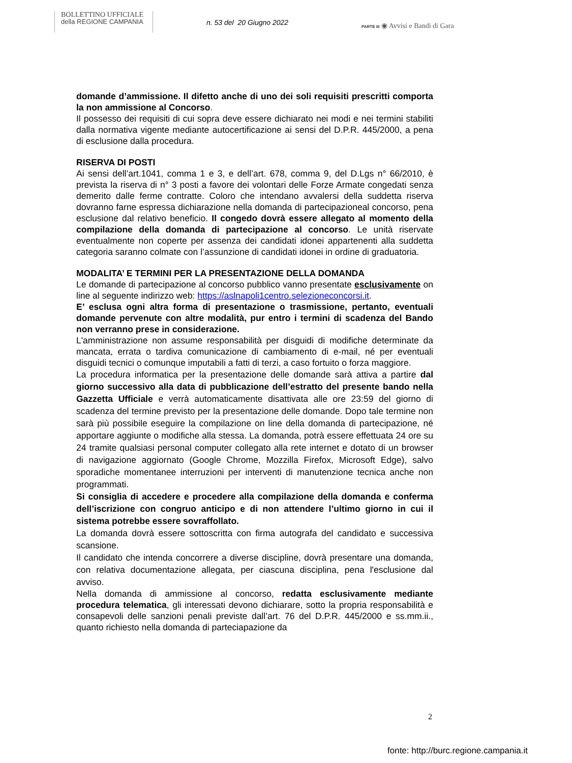BOLLETTINO UFFICIALE
della REGIONE CAMPANIA
n. 53 del 20 Giugno 2022
PARTE III ◉ Avvisi e Bandi di Gara
domande d’ammissione. Il difetto anche di uno dei soli requisiti prescritti comporta la non ammissione al Concorso.
Il possesso dei requisiti di cui sopra deve essere dichiarato nei modi e nei termini stabiliti dalla normativa vigente mediante autocertificazione ai sensi del D.P.R. 445/2000, a pena di esclusione dalla procedura.
RISERVA DI POSTI
Ai sensi dell’art.1041, comma 1 e 3, e dell’art. 678, comma 9, del D.Lgs n° 66/2010, è prevista la riserva di n° 3 posti a favore dei volontari delle Forze Armate congedati senza demerito dalle ferme contratte. Coloro che intendano avvalersi della suddetta riserva dovranno farne espressa dichiarazione nella domanda di partecipazioneal concorso, pena esclusione dal relativo beneficio. Il congedo dovrà essere allegato al momento della compilazione della domanda di partecipazione al concorso. Le unità riservate eventualmente non coperte per assenza dei candidati idonei appartenenti alla suddetta categoria saranno colmate con l’assunzione di candidati idonei in ordine di graduatoria.
MODALITA’ E TERMINI PER LA PRESENTAZIONE DELLA DOMANDA
Le domande di partecipazione al concorso pubblico vanno presentate esclusivamente on line al seguente indirizzo web: https://aslnapoli1centro.selezioneconcorsi.it.
E’ esclusa ogni altra forma di presentazione o trasmissione, pertanto, eventuali domande pervenute con altre modalità, pur entro i termini di scadenza del Bando non verranno prese in considerazione.
L'amministrazione non assume responsabilità per disguidi di modifiche determinate da mancata, errata o tardiva comunicazione di cambiamento di e-mail, né per eventuali disguidi tecnici o comunque imputabili a fatti di terzi, a caso fortuito o forza maggiore.
La procedura informatica per la presentazione delle domande sarà attiva a partire dal giorno successivo alla data di pubblicazione dell’estratto del presente bando nella Gazzetta Ufficiale e verrà automaticamente disattivata alle ore 23:59 del giorno di scadenza del termine previsto per la presentazione delle domande. Dopo tale termine non sarà più possibile eseguire la compilazione on line della domanda di partecipazione, né apportare aggiunte o modifiche alla stessa. La domanda, potrà essere effettuata 24 ore su 24 tramite qualsiasi personal computer collegato alla rete internet e dotato di un browser di navigazione aggiornato (Google Chrome, Mozzilla Firefox, Microsoft Edge), salvo sporadiche momentanee interruzioni per interventi di manutenzione tecnica anche non programmati.
Si consiglia di accedere e procedere alla compilazione della domanda e conferma dell’iscrizione con congruo anticipo e di non attendere l’ultimo giorno in cui il sistema potrebbe essere sovraffollato.
La domanda dovrà essere sottoscritta con firma autografa del candidato e successiva scansione.
Il candidato che intenda concorrere a diverse discipline, dovrà presentare una domanda, con relativa documentazione allegata, per ciascuna disciplina, pena l'esclusione dal avviso.
Nella domanda di ammissione al concorso, redatta esclusivamente mediante procedura telematica, gli interessati devono dichiarare, sotto la propria responsabilità e consapevoli delle sanzioni penali previste dall’art. 76 del D.P.R. 445/2000 e ss.mm.ii., quanto richiesto nella domanda di parteciapazione da
2
fonte: http://burc.regione.campania.it